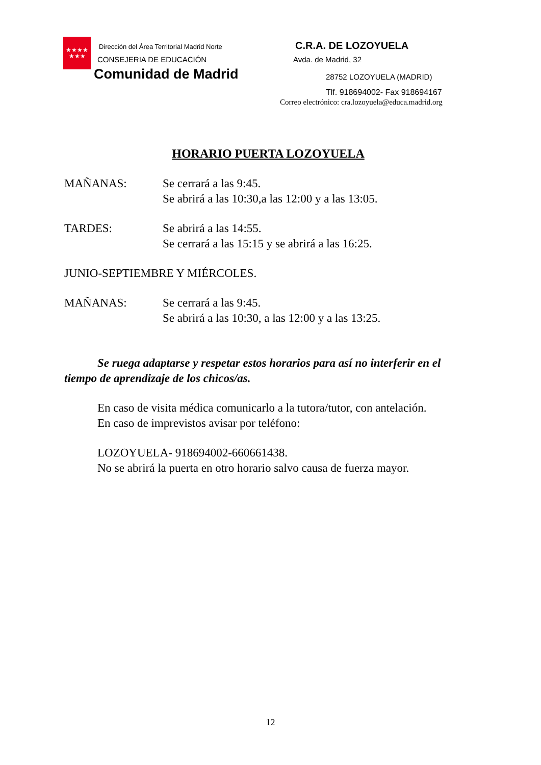★★★★
★★★
Dirección del Área Territorial Madrid Norte
CONSEJERIA DE EDUCACIÓN
Comunidad de Madrid
C.R.A. DE LOZOYUELA
Avda. de Madrid, 32
28752 LOZOYUELA (MADRID)
Tlf. 918694002- Fax 918694167
Correo electrónico: cra.lozoyuela@educa.madrid.org
HORARIO PUERTA LOZOYUELA
MAÑANAS: Se cerrará a las 9:45.
Se abrirá a las 10:30,a las 12:00 y a las 13:05.
TARDES: Se abrirá a las 14:55.
Se cerrará a las 15:15 y se abrirá a las 16:25.
JUNIO-SEPTIEMBRE Y MIÉRCOLES.
MAÑANAS: Se cerrará a las 9:45.
Se abrirá a las 10:30, a las 12:00 y a las 13:25.
Se ruega adaptarse y respetar estos horarios para así no interferir en el tiempo de aprendizaje de los chicos/as.
En caso de visita médica comunicarlo a la tutora/tutor, con antelación.
En caso de imprevistos avisar por teléfono:
LOZOYUELA- 918694002-660661438.
No se abrirá la puerta en otro horario salvo causa de fuerza mayor.
12